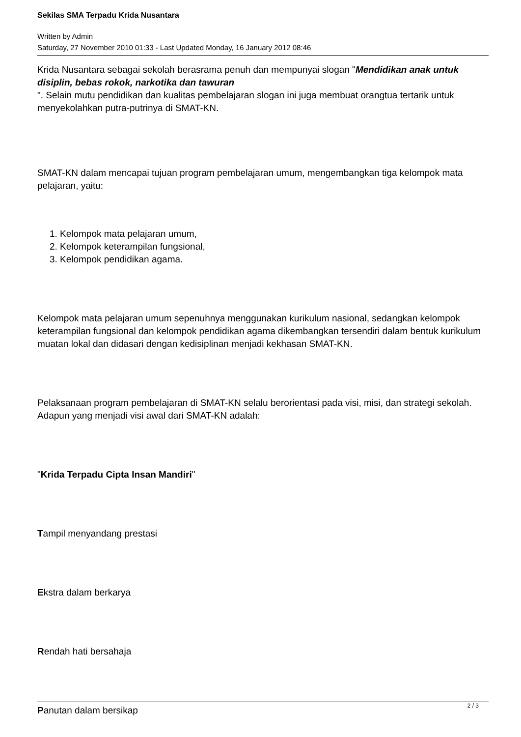Sekilas SMA Terpadu Krida Nusantara
Written by Admin
Saturday, 27 November 2010 01:33 - Last Updated Monday, 16 January 2012 08:46
Krida Nusantara sebagai sekolah berasrama penuh dan mempunyai slogan "Mendidikan anak untuk disiplin, bebas rokok, narkotika dan tawuran
". Selain mutu pendidikan dan kualitas pembelajaran slogan ini juga membuat orangtua tertarik untuk menyekolahkan putra-putrinya di SMAT-KN.
SMAT-KN dalam mencapai tujuan program pembelajaran umum, mengembangkan tiga kelompok mata pelajaran, yaitu:
1. Kelompok mata pelajaran umum,
2. Kelompok keterampilan fungsional,
3. Kelompok pendidikan agama.
Kelompok mata pelajaran umum sepenuhnya menggunakan kurikulum nasional, sedangkan kelompok keterampilan fungsional dan kelompok pendidikan agama dikembangkan tersendiri dalam bentuk kurikulum muatan lokal dan didasari dengan kedisiplinan menjadi kekhasan SMAT-KN.
Pelaksanaan program pembelajaran di SMAT-KN selalu berorientasi pada visi, misi, dan strategi sekolah. Adapun yang menjadi visi awal dari SMAT-KN adalah:
"Krida Terpadu Cipta Insan Mandiri"
Tampil menyandang prestasi
Ekstra dalam berkarya
Rendah hati bersahaja
Panutan dalam bersikap
2 / 3